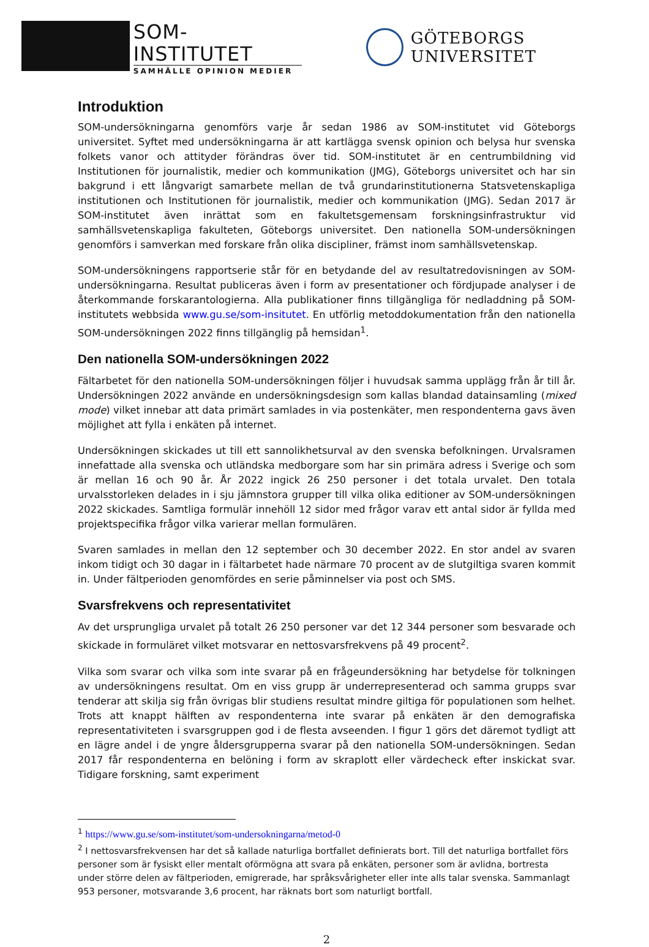SOM-INSTITUTET
SAMHÄLLE OPINION MEDIER
GÖTEBORGS UNIVERSITET
Introduktion
SOM-undersökningarna genomförs varje år sedan 1986 av SOM-institutet vid Göteborgs universitet. Syftet med undersökningarna är att kartlägga svensk opinion och belysa hur svenska folkets vanor och attityder förändras över tid. SOM-institutet är en centrumbildning vid Institutionen för journalistik, medier och kommunikation (JMG), Göteborgs universitet och har sin bakgrund i ett långvarigt samarbete mellan de två grundarinstitutionerna Statsvetenskapliga institutionen och Institutionen för journalistik, medier och kommunikation (JMG). Sedan 2017 är SOM-institutet även inrättat som en fakultetsgemensam forskningsinfrastruktur vid samhällsvetenskapliga fakulteten, Göteborgs universitet. Den nationella SOM-undersökningen genomförs i samverkan med forskare från olika discipliner, främst inom samhällsvetenskap.
SOM-undersökningens rapportserie står för en betydande del av resultatredovisningen av SOM-undersökningarna. Resultat publiceras även i form av presentationer och fördjupade analyser i de återkommande forskarantologierna. Alla publikationer finns tillgängliga för nedladdning på SOM-institutets webbsida www.gu.se/som-insitutet. En utförlig metoddokumentation från den nationella SOM-undersökningen 2022 finns tillgänglig på hemsidan<sup>1</sup>.
Den nationella SOM-undersökningen 2022
Fältarbetet för den nationella SOM-undersökningen följer i huvudsak samma upplägg från år till år. Undersökningen 2022 använde en undersökningsdesign som kallas blandad datainsamling (mixed mode) vilket innebar att data primärt samlades in via postenkäter, men respondenterna gavs även möjlighet att fylla i enkäten på internet.
Undersökningen skickades ut till ett sannolikhetsurval av den svenska befolkningen. Urvalsramen innefattade alla svenska och utländska medborgare som har sin primära adress i Sverige och som är mellan 16 och 90 år. År 2022 ingick 26 250 personer i det totala urvalet. Den totala urvalsstorleken delades in i sju jämnstora grupper till vilka olika editioner av SOM-undersökningen 2022 skickades. Samtliga formulär innehöll 12 sidor med frågor varav ett antal sidor är fyllda med projektspecifika frågor vilka varierar mellan formulären.
Svaren samlades in mellan den 12 september och 30 december 2022. En stor andel av svaren inkom tidigt och 30 dagar in i fältarbetet hade närmare 70 procent av de slutgiltiga svaren kommit in. Under fältperioden genomfördes en serie påminnelser via post och SMS.
Svarsfrekvens och representativitet
Av det ursprungliga urvalet på totalt 26 250 personer var det 12 344 personer som besvarade och skickade in formuläret vilket motsvarar en nettosvarsfrekvens på 49 procent<sup>2</sup>.
Vilka som svarar och vilka som inte svarar på en frågeundersökning har betydelse för tolkningen av undersökningens resultat. Om en viss grupp är underrepresenterad och samma grupps svar tenderar att skilja sig från övrigas blir studiens resultat mindre giltiga för populationen som helhet. Trots att knappt hälften av respondenterna inte svarar på enkäten är den demografiska representativiteten i svarsgruppen god i de flesta avseenden. I figur 1 görs det däremot tydligt att en lägre andel i de yngre åldersgrupperna svarar på den nationella SOM-undersökningen. Sedan 2017 får respondenterna en belöning i form av skraplott eller värdecheck efter inskickat svar. Tidigare forskning, samt experiment
<sup>1</sup> https://www.gu.se/som-institutet/som-undersokningarna/metod-0
<sup>2</sup> I nettosvarsfrekvensen har det så kallade naturliga bortfallet definierats bort. Till det naturliga bortfallet förs personer som är fysiskt eller mentalt oförmögna att svara på enkäten, personer som är avlidna, bortresta under större delen av fältperioden, emigrerade, har språksvårigheter eller inte alls talar svenska. Sammanlagt 953 personer, motsvarande 3,6 procent, har räknats bort som naturligt bortfall.
2